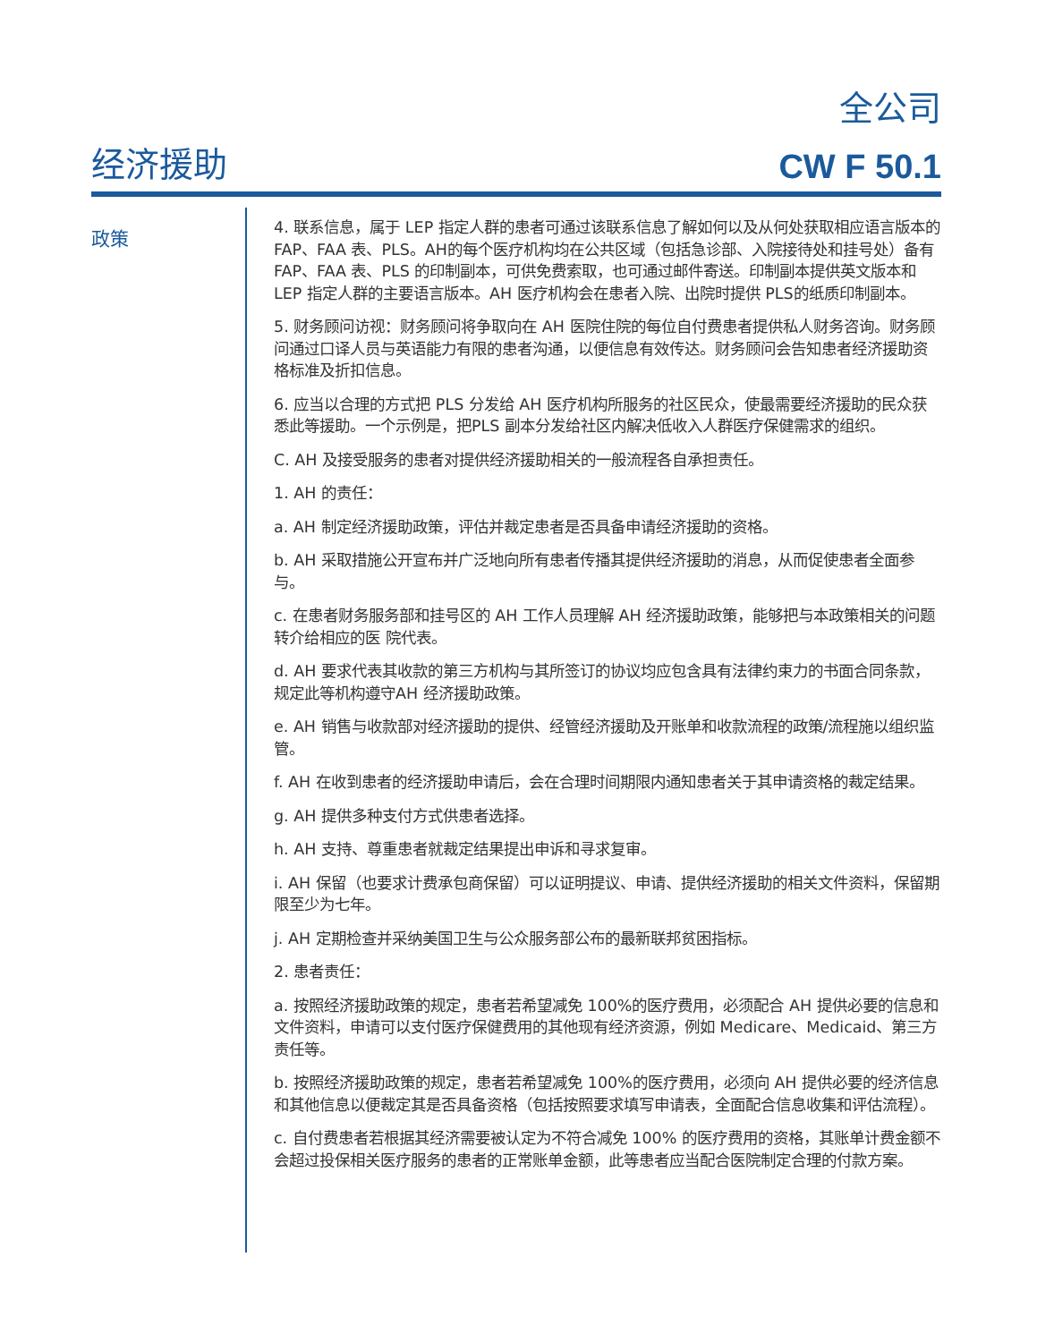全公司
经济援助
CW F 50.1
政策
4. 联系信息，属于 LEP 指定人群的患者可通过该联系信息了解如何以及从何处获取相应语言版本的 FAP、FAA 表、PLS。AH的每个医疗机构均在公共区域（包括急诊部、入院接待处和挂号处）备有 FAP、FAA 表、PLS 的印制副本，可供免费索取，也可通过邮件寄送。印制副本提供英文版本和 LEP 指定人群的主要语言版本。AH 医疗机构会在患者入院、出院时提供 PLS的纸质印制副本。
5. 财务顾问访视：财务顾问将争取向在 AH 医院住院的每位自付费患者提供私人财务咨询。财务顾问通过口译人员与英语能力有限的患者沟通，以便信息有效传达。财务顾问会告知患者经济援助资格标准及折扣信息。
6. 应当以合理的方式把 PLS 分发给 AH 医疗机构所服务的社区民众，使最需要经济援助的民众获悉此等援助。一个示例是，把PLS 副本分发给社区内解决低收入人群医疗保健需求的组织。
C. AH 及接受服务的患者对提供经济援助相关的一般流程各自承担责任。
1. AH 的责任：
a. AH 制定经济援助政策，评估并裁定患者是否具备申请经济援助的资格。
b. AH 采取措施公开宣布并广泛地向所有患者传播其提供经济援助的消息，从而促使患者全面参与。
c. 在患者财务服务部和挂号区的 AH 工作人员理解 AH 经济援助政策，能够把与本政策相关的问题转介给相应的医 院代表。
d. AH 要求代表其收款的第三方机构与其所签订的协议均应包含具有法律约束力的书面合同条款，规定此等机构遵守AH 经济援助政策。
e. AH 销售与收款部对经济援助的提供、经管经济援助及开账单和收款流程的政策/流程施以组织监管。
f. AH 在收到患者的经济援助申请后，会在合理时间期限内通知患者关于其申请资格的裁定结果。
g. AH 提供多种支付方式供患者选择。
h. AH 支持、尊重患者就裁定结果提出申诉和寻求复审。
i. AH 保留（也要求计费承包商保留）可以证明提议、申请、提供经济援助的相关文件资料，保留期限至少为七年。
j. AH 定期检查并采纳美国卫生与公众服务部公布的最新联邦贫困指标。
2. 患者责任：
a. 按照经济援助政策的规定，患者若希望减免 100%的医疗费用，必须配合 AH 提供必要的信息和文件资料，申请可以支付医疗保健费用的其他现有经济资源，例如 Medicare、Medicaid、第三方责任等。
b. 按照经济援助政策的规定，患者若希望减免 100%的医疗费用，必须向 AH 提供必要的经济信息和其他信息以便裁定其是否具备资格（包括按照要求填写申请表，全面配合信息收集和评估流程）。
c. 自付费患者若根据其经济需要被认定为不符合减免 100% 的医疗费用的资格，其账单计费金额不会超过投保相关医疗服务的患者的正常账单金额，此等患者应当配合医院制定合理的付款方案。